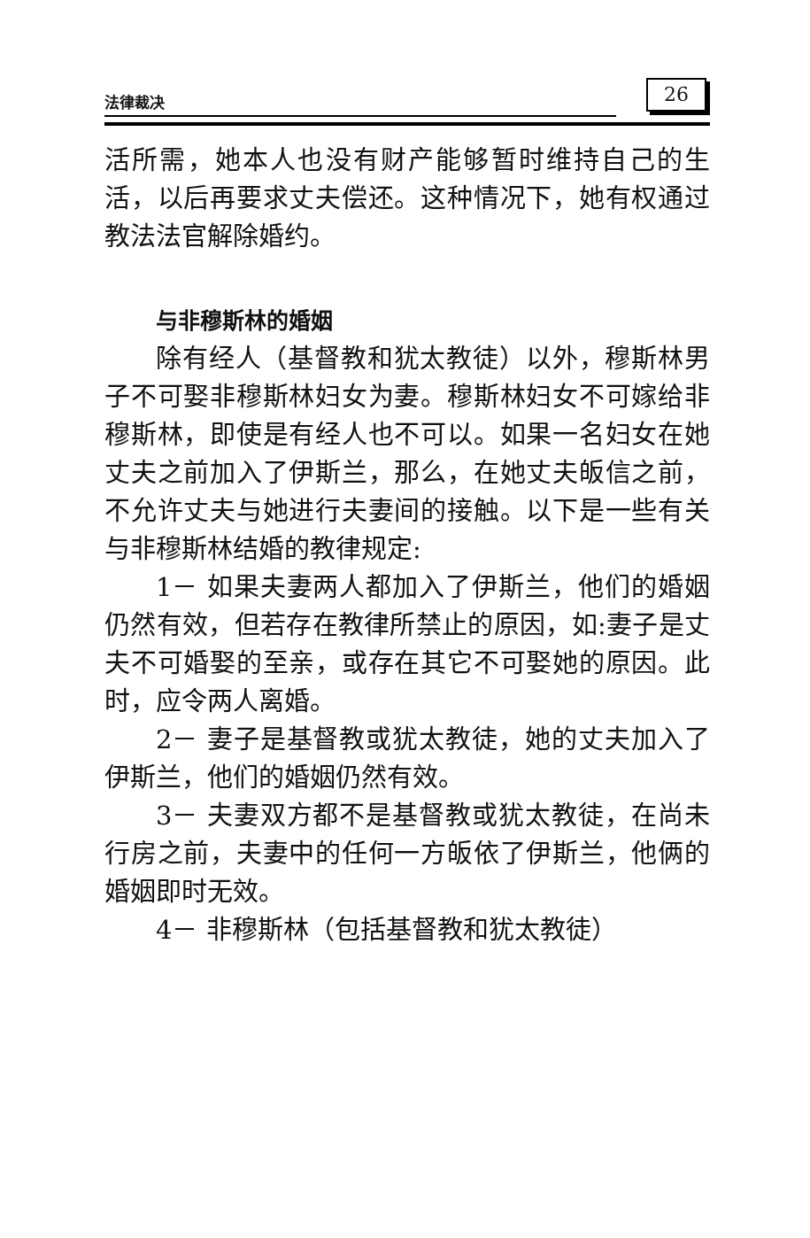法律裁决 26
活所需，她本人也没有财产能够暂时维持自己的生活，以后再要求丈夫偿还。这种情况下，她有权通过教法法官解除婚约。
与非穆斯林的婚姻
除有经人（基督教和犹太教徒）以外，穆斯林男子不可娶非穆斯林妇女为妻。穆斯林妇女不可嫁给非穆斯林，即使是有经人也不可以。如果一名妇女在她丈夫之前加入了伊斯兰，那么，在她丈夫皈信之前，不允许丈夫与她进行夫妻间的接触。以下是一些有关与非穆斯林结婚的教律规定:
1－ 如果夫妻两人都加入了伊斯兰，他们的婚姻仍然有效，但若存在教律所禁止的原因，如:妻子是丈夫不可婚娶的至亲，或存在其它不可娶她的原因。此时，应令两人离婚。
2－ 妻子是基督教或犹太教徒，她的丈夫加入了伊斯兰，他们的婚姻仍然有效。
3－ 夫妻双方都不是基督教或犹太教徒，在尚未行房之前，夫妻中的任何一方皈依了伊斯兰，他俩的婚姻即时无效。
4－ 非穆斯林（包括基督教和犹太教徒）